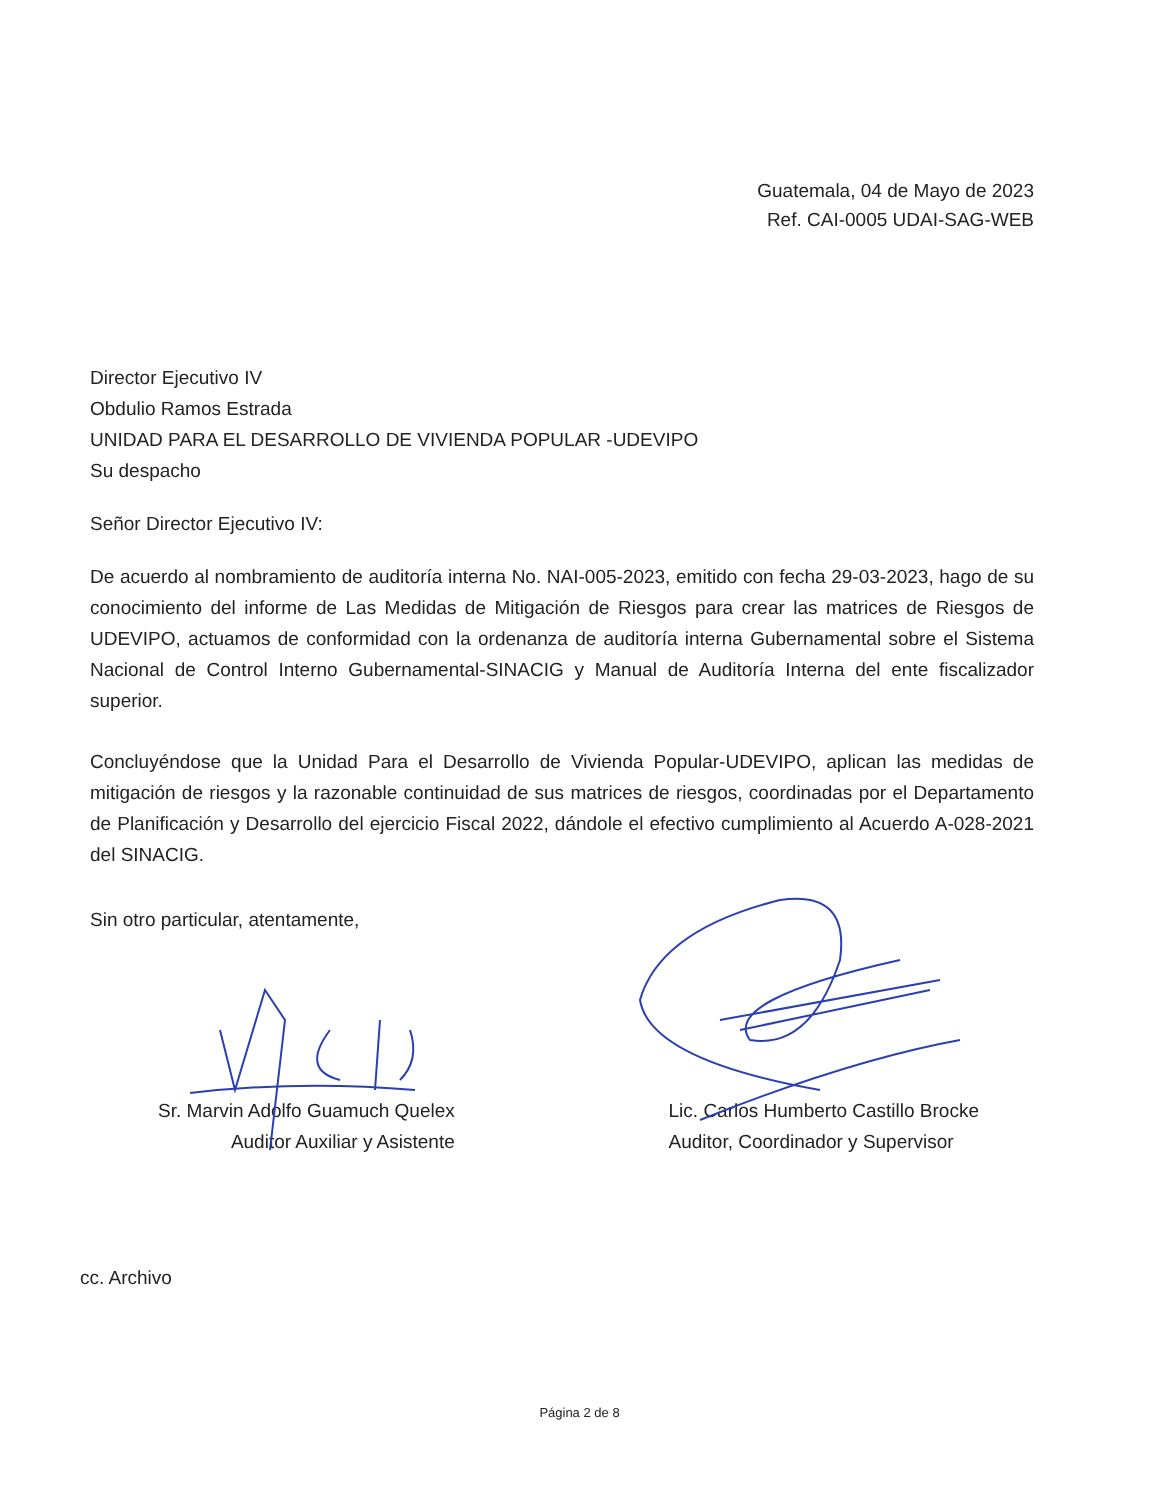Guatemala, 04 de Mayo de 2023
Ref. CAI-0005 UDAI-SAG-WEB
Director Ejecutivo IV
Obdulio Ramos Estrada
UNIDAD PARA EL DESARROLLO DE VIVIENDA POPULAR -UDEVIPO
Su despacho
Señor Director Ejecutivo IV:
De acuerdo al nombramiento de auditoría interna No. NAI-005-2023, emitido con fecha 29-03-2023, hago de su conocimiento del informe de Las Medidas de Mitigación de Riesgos para crear las matrices de Riesgos de UDEVIPO, actuamos de conformidad con la ordenanza de auditoría interna Gubernamental sobre el Sistema Nacional de Control Interno Gubernamental-SINACIG y Manual de Auditoría Interna del ente fiscalizador superior.
Concluyéndose que la Unidad Para el Desarrollo de Vivienda Popular-UDEVIPO, aplican las medidas de mitigación de riesgos y la razonable continuidad de sus matrices de riesgos, coordinadas por el Departamento de Planificación y Desarrollo del ejercicio Fiscal 2022, dándole el efectivo cumplimiento al Acuerdo A-028-2021 del SINACIG.
Sin otro particular, atentamente,
Sr. Marvin Adolfo Guamuch Quelex
Auditor Auxiliar y Asistente
Lic. Carlos Humberto Castillo Brocke
Auditor, Coordinador y Supervisor
cc. Archivo
Página 2 de 8